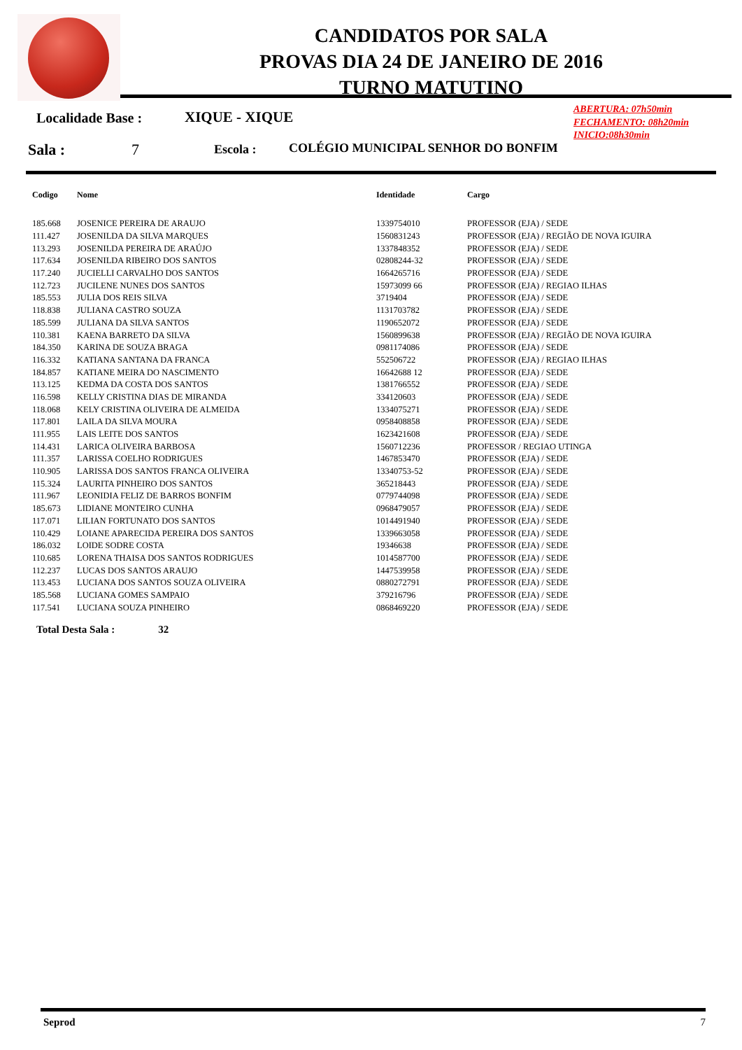CANDIDATOS POR SALA
PROVAS DIA 24 DE JANEIRO DE 2016
TURNO MATUTINO
Localidade Base : XIQUE - XIQUE
ABERTURA: 07h50min
FECHAMENTO: 08h20min
INICIO:08h30min
Sala : 7 Escola :
COLÉGIO MUNICIPAL SENHOR DO BONFIM
| Codigo | Nome | Identidade | Cargo |
| --- | --- | --- | --- |
| 185.668 | JOSENICE PEREIRA DE ARAUJO | 1339754010 | PROFESSOR (EJA) / SEDE |
| 111.427 | JOSENILDA DA SILVA MARQUES | 1560831243 | PROFESSOR (EJA) / REGIÃO DE NOVA IGUIRA |
| 113.293 | JOSENILDA PEREIRA DE ARAÚJO | 1337848352 | PROFESSOR (EJA) / SEDE |
| 117.634 | JOSENILDA RIBEIRO DOS SANTOS | 02808244-32 | PROFESSOR (EJA) / SEDE |
| 117.240 | JUCIELLI CARVALHO DOS SANTOS | 1664265716 | PROFESSOR (EJA) / SEDE |
| 112.723 | JUCILENE NUNES DOS SANTOS | 15973099 66 | PROFESSOR (EJA) / REGIAO ILHAS |
| 185.553 | JULIA DOS REIS SILVA | 3719404 | PROFESSOR (EJA) / SEDE |
| 118.838 | JULIANA CASTRO SOUZA | 1131703782 | PROFESSOR (EJA) / SEDE |
| 185.599 | JULIANA DA SILVA SANTOS | 1190652072 | PROFESSOR (EJA) / SEDE |
| 110.381 | KAENA BARRETO DA SILVA | 1560899638 | PROFESSOR (EJA) / REGIÃO DE NOVA IGUIRA |
| 184.350 | KARINA DE SOUZA BRAGA | 0981174086 | PROFESSOR (EJA) / SEDE |
| 116.332 | KATIANA SANTANA DA FRANCA | 552506722 | PROFESSOR (EJA) / REGIAO ILHAS |
| 184.857 | KATIANE MEIRA DO NASCIMENTO | 16642688 12 | PROFESSOR (EJA) / SEDE |
| 113.125 | KEDMA DA COSTA DOS SANTOS | 1381766552 | PROFESSOR (EJA) / SEDE |
| 116.598 | KELLY CRISTINA DIAS DE MIRANDA | 334120603 | PROFESSOR (EJA) / SEDE |
| 118.068 | KELY CRISTINA OLIVEIRA DE ALMEIDA | 1334075271 | PROFESSOR (EJA) / SEDE |
| 117.801 | LAILA DA SILVA MOURA | 0958408858 | PROFESSOR (EJA) / SEDE |
| 111.955 | LAIS LEITE DOS SANTOS | 1623421608 | PROFESSOR (EJA) / SEDE |
| 114.431 | LARICA OLIVEIRA BARBOSA | 1560712236 | PROFESSOR / REGIAO UTINGA |
| 111.357 | LARISSA COELHO RODRIGUES | 1467853470 | PROFESSOR (EJA) / SEDE |
| 110.905 | LARISSA DOS SANTOS FRANCA OLIVEIRA | 13340753-52 | PROFESSOR (EJA) / SEDE |
| 115.324 | LAURITA PINHEIRO DOS SANTOS | 365218443 | PROFESSOR (EJA) / SEDE |
| 111.967 | LEONIDIA FELIZ DE BARROS BONFIM | 0779744098 | PROFESSOR (EJA) / SEDE |
| 185.673 | LIDIANE MONTEIRO CUNHA | 0968479057 | PROFESSOR (EJA) / SEDE |
| 117.071 | LILIAN FORTUNATO DOS SANTOS | 1014491940 | PROFESSOR (EJA) / SEDE |
| 110.429 | LOIANE APARECIDA PEREIRA DOS SANTOS | 1339663058 | PROFESSOR (EJA) / SEDE |
| 186.032 | LOIDE SODRE COSTA | 19346638 | PROFESSOR (EJA) / SEDE |
| 110.685 | LORENA THAISA DOS SANTOS RODRIGUES | 1014587700 | PROFESSOR (EJA) / SEDE |
| 112.237 | LUCAS DOS SANTOS ARAUJO | 1447539958 | PROFESSOR (EJA) / SEDE |
| 113.453 | LUCIANA DOS SANTOS SOUZA OLIVEIRA | 0880272791 | PROFESSOR (EJA) / SEDE |
| 185.568 | LUCIANA GOMES SAMPAIO | 379216796 | PROFESSOR (EJA) / SEDE |
| 117.541 | LUCIANA SOUZA PINHEIRO | 0868469220 | PROFESSOR (EJA) / SEDE |
Total Desta Sala : 32
Seprod 7